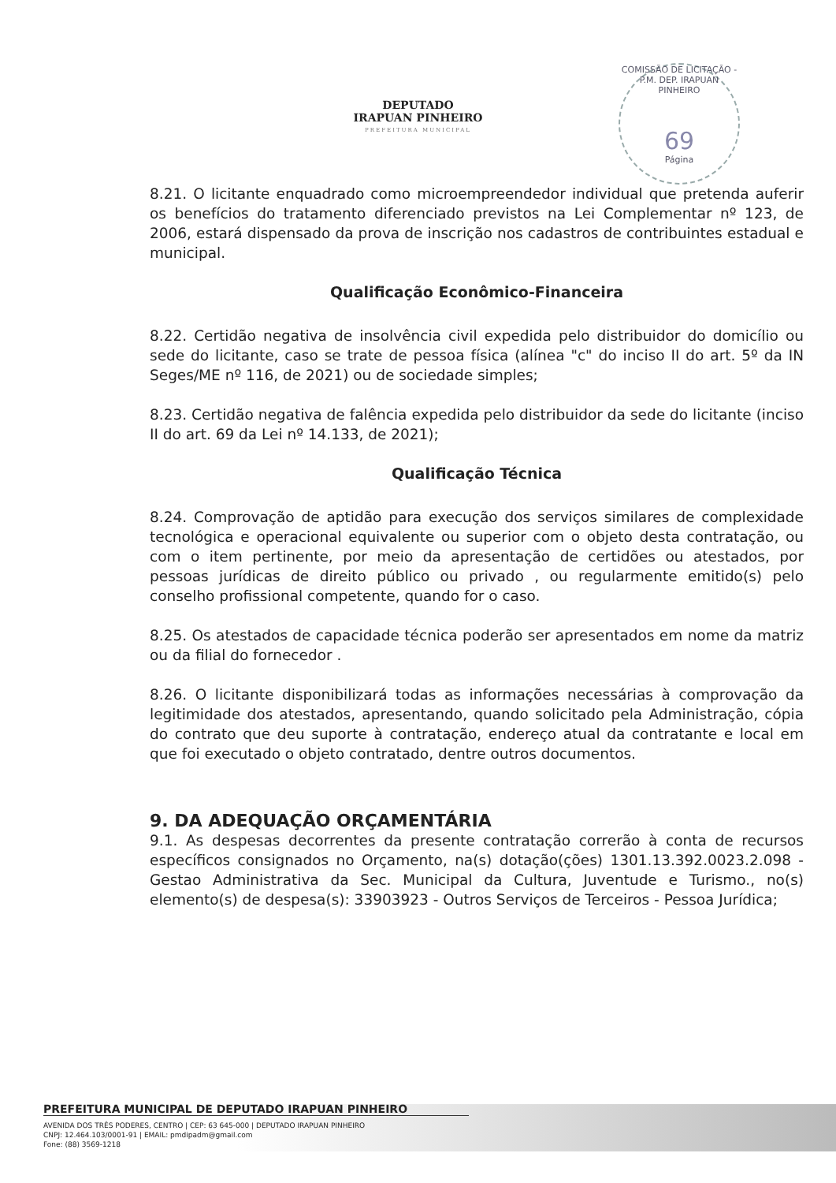DEPUTADO
IRAPUAN PINHEIRO
PREFEITURA MUNICIPAL
COMISSÃO DE LICITAÇÃO - P.M. DEP. IRAPUAN PINHEIRO
69
Página
8.21. O licitante enquadrado como microempreendedor individual que pretenda auferir os benefícios do tratamento diferenciado previstos na Lei Complementar nº 123, de 2006, estará dispensado da prova de inscrição nos cadastros de contribuintes estadual e municipal.
Qualificação Econômico-Financeira
8.22. Certidão negativa de insolvência civil expedida pelo distribuidor do domicílio ou sede do licitante, caso se trate de pessoa física (alínea "c" do inciso II do art. 5º da IN Seges/ME nº 116, de 2021) ou de sociedade simples;
8.23. Certidão negativa de falência expedida pelo distribuidor da sede do licitante (inciso II do art. 69 da Lei nº 14.133, de 2021);
Qualificação Técnica
8.24. Comprovação de aptidão para execução dos serviços similares de complexidade tecnológica e operacional equivalente ou superior com o objeto desta contratação, ou com o item pertinente, por meio da apresentação de certidões ou atestados, por pessoas jurídicas de direito público ou privado , ou regularmente emitido(s) pelo conselho profissional competente, quando for o caso.
8.25. Os atestados de capacidade técnica poderão ser apresentados em nome da matriz ou da filial do fornecedor .
8.26. O licitante disponibilizará todas as informações necessárias à comprovação da legitimidade dos atestados, apresentando, quando solicitado pela Administração, cópia do contrato que deu suporte à contratação, endereço atual da contratante e local em que foi executado o objeto contratado, dentre outros documentos.
9. DA ADEQUAÇÃO ORÇAMENTÁRIA
9.1. As despesas decorrentes da presente contratação correrão à conta de recursos específicos consignados no Orçamento, na(s) dotação(ções) 1301.13.392.0023.2.098 - Gestao Administrativa da Sec. Municipal da Cultura, Juventude e Turismo., no(s) elemento(s) de despesa(s): 33903923 - Outros Serviços de Terceiros - Pessoa Jurídica;
PREFEITURA MUNICIPAL DE DEPUTADO IRAPUAN PINHEIRO
AVENIDA DOS TRÊS PODERES, CENTRO | CEP: 63 645-000 | DEPUTADO IRAPUAN PINHEIRO
CNPJ: 12.464.103/0001-91 | EMAIL: pmdipadm@gmail.com
Fone: (88) 3569-1218